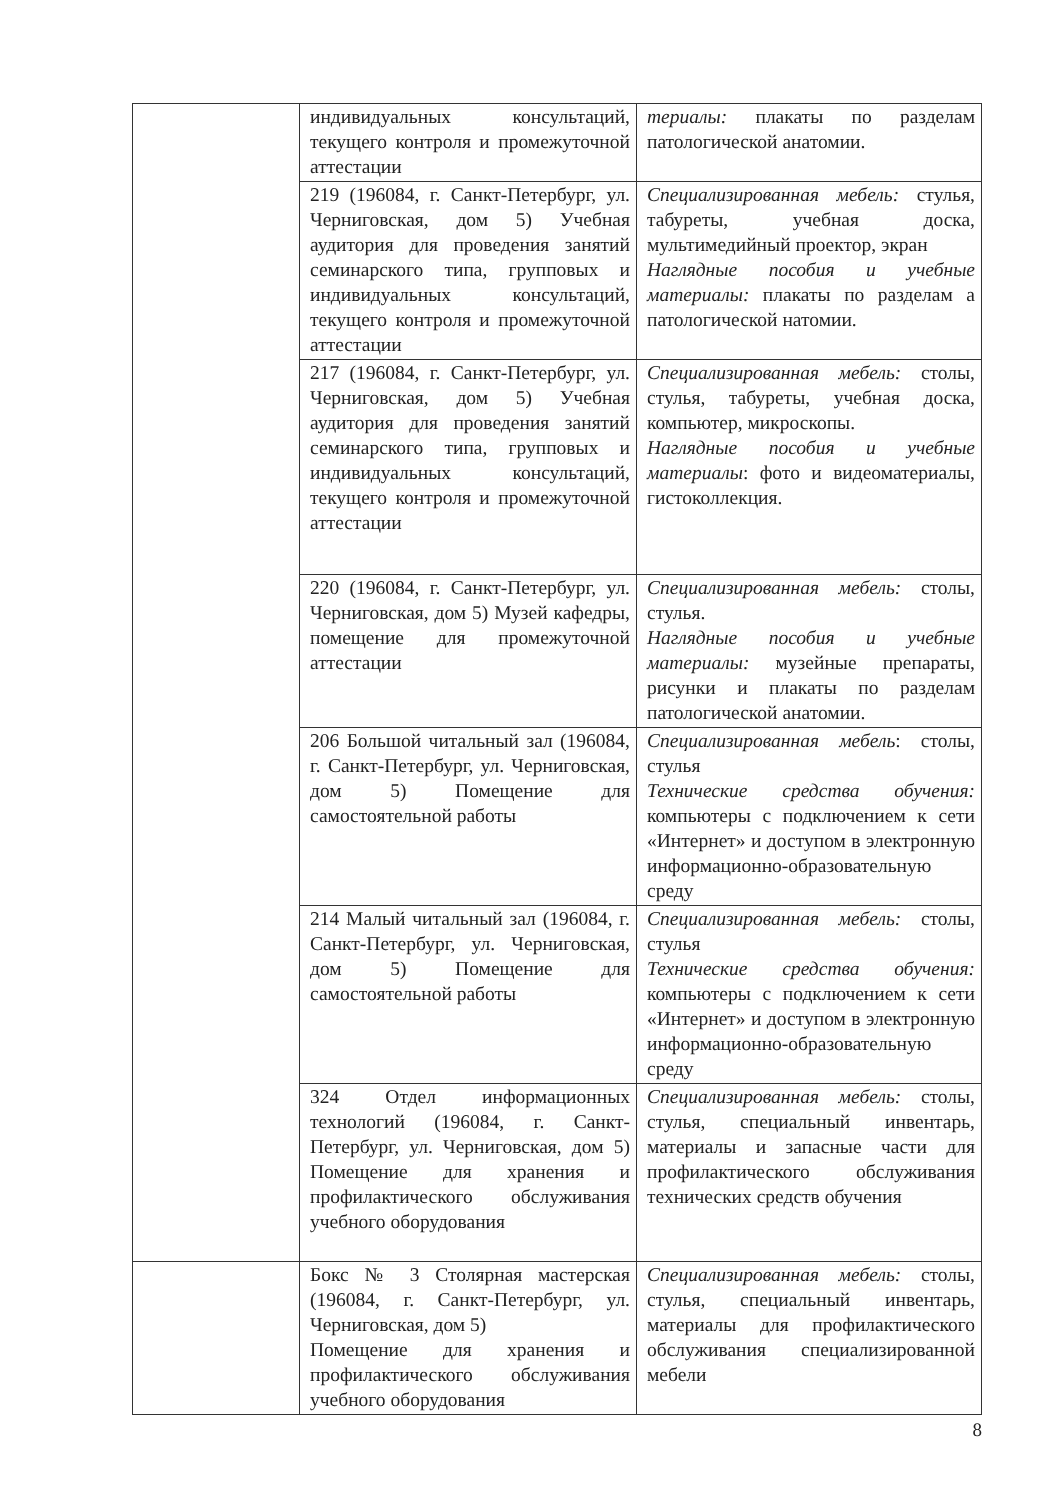| | индивидуальных консультаций, текущего контроля и промежуточной аттестации | териалы: плакаты по разделам патологической анатомии. |
| | 219 (196084, г. Санкт-Петербург, ул. Черниговская, дом 5) Учебная аудитория для проведения занятий семинарского типа, групповых и индивидуальных консультаций, текущего контроля и промежуточной аттестации | Специализированная мебель: стулья, табуреты, учебная доска, мультимедийный проектор, экран Наглядные пособия и учебные материалы: плакаты по разделам а патологической натомии. |
| | 217 (196084, г. Санкт-Петербург, ул. Черниговская, дом 5) Учебная аудитория для проведения занятий семинарского типа, групповых и индивидуальных консультаций, текущего контроля и промежуточной аттестации | Специализированная мебель: столы, стулья, табуреты, учебная доска, компьютер, микроскопы. Наглядные пособия и учебные материалы : фото и видеоматериалы, гистоколлекция. |
| | 220 (196084, г. Санкт-Петербург, ул. Черниговская, дом 5) Музей кафедры, помещение для промежуточной аттестации | Специализированная мебель: столы, стулья. Наглядные пособия и учебные материалы: музейные препараты, рисунки и плакаты по разделам патологической анатомии. |
| | 206 Большой читальный зал (196084, г. Санкт-Петербург, ул. Черниговская, дом 5) Помещение для самостоятельной работы | Специализированная мебель : столы, стулья Технические средства обучения: компьютеры с подключением к сети «Интернет» и доступом в электронную информационно-образовательную среду |
| | 214 Малый читальный зал (196084, г. Санкт-Петербург, ул. Черниговская, дом 5) Помещение для самостоятельной работы | Специализированная мебель: столы, стулья Технические средства обучения: компьютеры с подключением к сети «Интернет» и доступом в электронную информационно-образовательную среду |
| | 324 Отдел информационных технологий (196084, г. Санкт-Петербург, ул. Черниговская, дом 5) Помещение для хранения и профилактического обслуживания учебного оборудования | Специализированная мебель: столы, стулья, специальный инвентарь, материалы и запасные части для профилактического обслуживания технических средств обучения |
| | Бокс № 3 Столярная мастерская (196084, г. Санкт-Петербург, ул. Черниговская, дом 5) Помещение для хранения и профилактического обслуживания учебного оборудования | Специализированная мебель: столы, стулья, специальный инвентарь, материалы для профилактического обслуживания специализированной мебели |
8